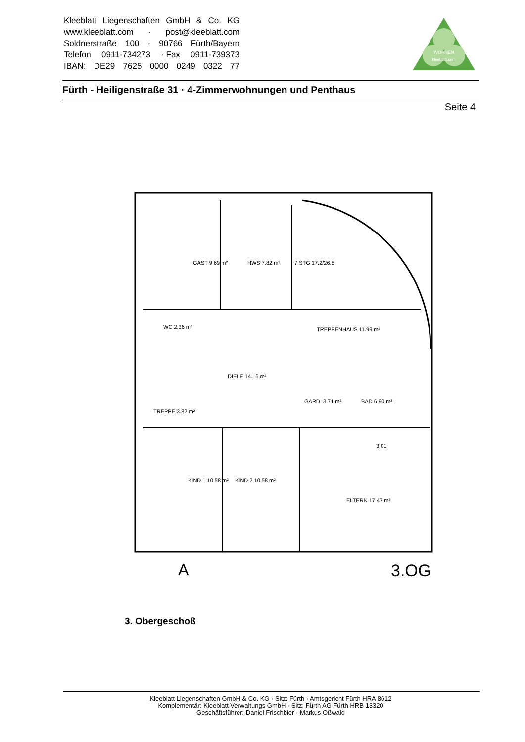Kleeblatt Liegenschaften GmbH & Co. KG
www.kleeblatt.com · post@kleeblatt.com
Soldnerstraße 100 · 90766 Fürth/Bayern
Telefon 0911-734273 · Fax 0911-739373
IBAN: DE29 7625 0000 0249 0322 77
WOHNEN
kleeblatt.com
Fürth - Heiligenstraße 31 · 4-Zimmerwohnungen und Penthaus
Seite 4
GAST 9.69 m²
HWS 7.82 m²
7 STG 17.2/26.8
TREPPENHAUS 11.99 m²
WC 2.36 m²
DIELE 14.16 m²
GARD. 3.71 m²
BAD 6.90 m²
TREPPE 3.82 m²
KIND 1 10.58 m²
KIND 2 10.58 m²
ELTERN 17.47 m²
3.01
A
3.OG
3. Obergeschoß
Kleeblatt Liegenschaften GmbH & Co. KG · Sitz: Fürth · Amtsgericht Fürth HRA 8612
Komplementär: Kleeblatt Verwaltungs GmbH · Sitz: Fürth AG Fürth HRB 13320
Geschäftsführer: Daniel Frischbier · Markus Oßwald